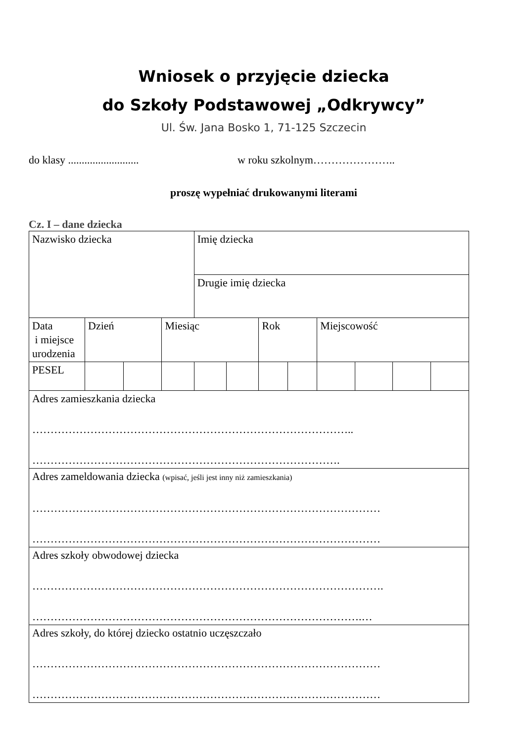Wniosek o przyjęcie dziecka
do Szkoły Podstawowej „Odkrywcy”
Ul. Św. Jana Bosko 1, 71-125 Szczecin
do klasy .......................... w roku szkolnym…………………..
proszę wypełniać drukowanymi literami
Cz. I – dane dziecka
| Nazwisko dziecka | | | | Imię dziecka | | | | | | | |
| | | | | Drugie imię dziecka | | | | | | | |
| Data i miejsce urodzenia | Dzień | | Miesiąc | | | Rok | | Miejscowość | | | |
| PESEL | | | | | | | | | | | |
| Adres zamieszkania dziecka …………………………………………………………………………….. …………………………………………………………………………. | | | | | | | | | | | |
| Adres zameldowania dziecka (wpisać, jeśli jest inny niż zamieszkania) …………………………………………………………………………………… …………………………………………………………………………………… | | | | | | | | | | | |
| Adres szkoły obwodowej dziecka ……………………………………………………………………………………. ……………………………………………………………………………….… | | | | | | | | | | | |
| Adres szkoły, do której dziecko ostatnio uczęszczało …………………………………………………………………………………… …………………………………………………………………………………… | | | | | | | | | | | |